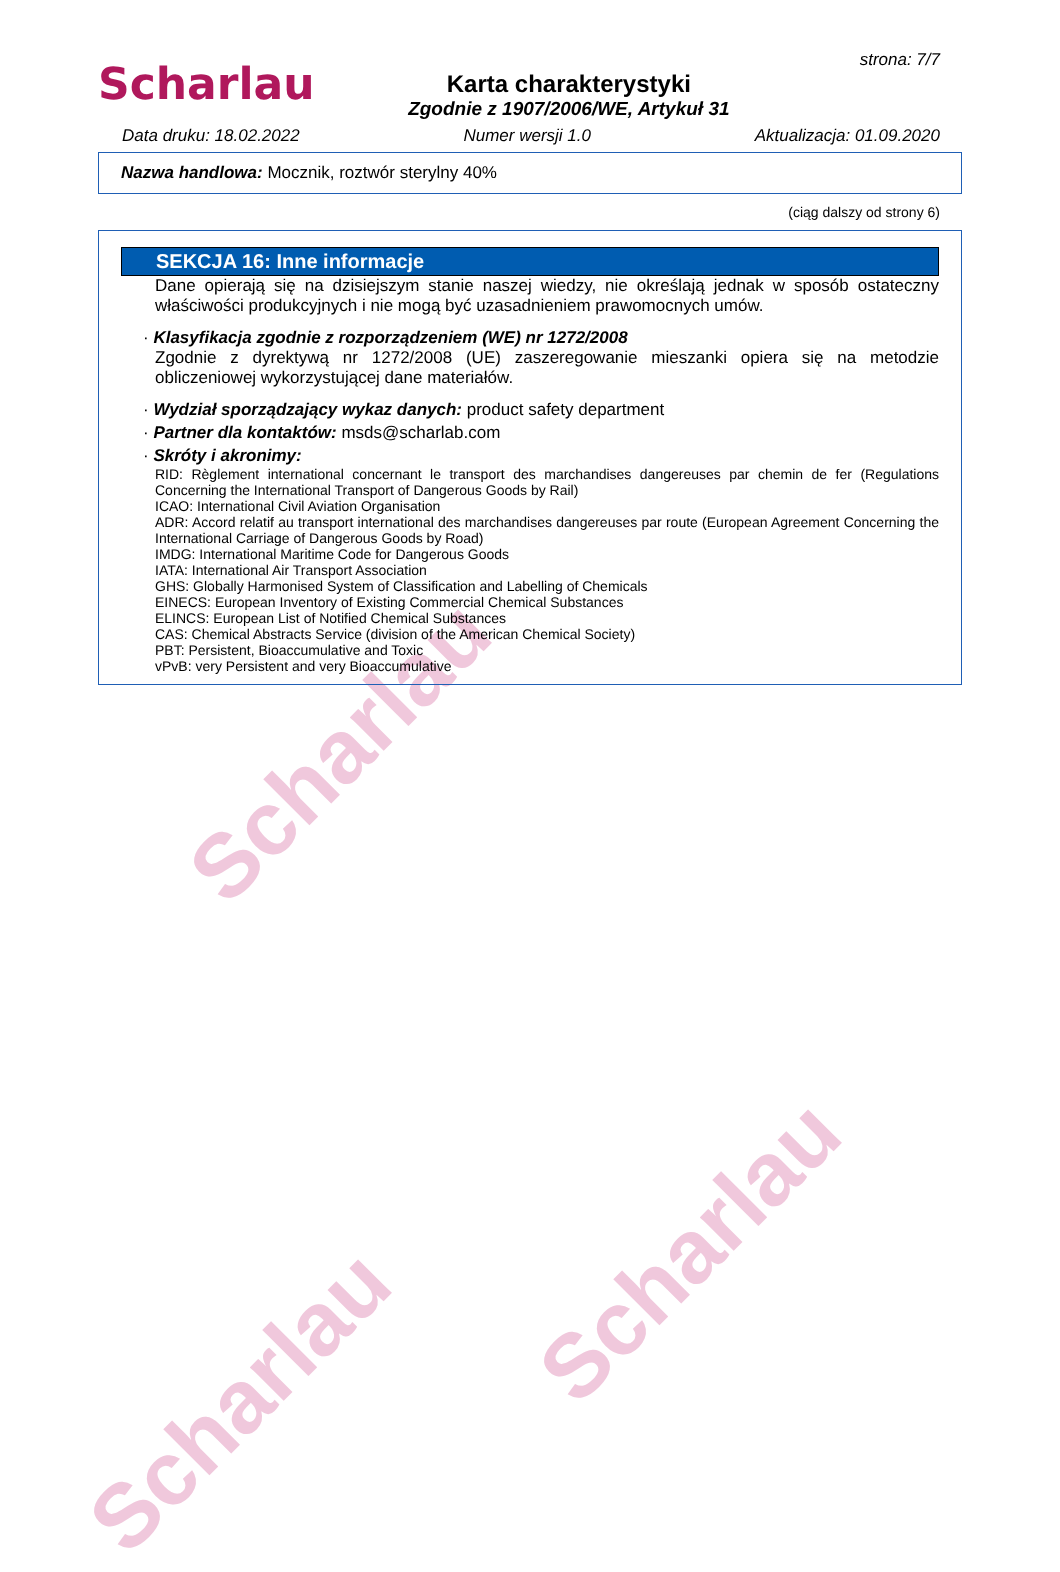Scharlau
Scharlau
Scharlau
Scharlau
Karta charakterystyki
Zgodnie z 1907/2006/WE, Artykuł 31
strona: 7/7
Data druku: 18.02.2022 Numer wersji 1.0 Aktualizacja: 01.09.2020
Nazwa handlowa: Mocznik, roztwór sterylny 40%
(ciąg dalszy od strony 6)
SEKCJA 16: Inne informacje
Dane opierają się na dzisiejszym stanie naszej wiedzy, nie określają jednak w sposób ostateczny właściwości produkcyjnych i nie mogą być uzasadnieniem prawomocnych umów.
· Klasyfikacja zgodnie z rozporządzeniem (WE) nr 1272/2008
Zgodnie z dyrektywą nr 1272/2008 (UE) zaszeregowanie mieszanki opiera się na metodzie obliczeniowej wykorzystującej dane materiałów.
· Wydział sporządzający wykaz danych: product safety department
· Partner dla kontaktów: msds@scharlab.com
· Skróty i akronimy:
RID: Règlement international concernant le transport des marchandises dangereuses par chemin de fer (Regulations Concerning the International Transport of Dangerous Goods by Rail)
ICAO: International Civil Aviation Organisation
ADR: Accord relatif au transport international des marchandises dangereuses par route (European Agreement Concerning the International Carriage of Dangerous Goods by Road)
IMDG: International Maritime Code for Dangerous Goods
IATA: International Air Transport Association
GHS: Globally Harmonised System of Classification and Labelling of Chemicals
EINECS: European Inventory of Existing Commercial Chemical Substances
ELINCS: European List of Notified Chemical Substances
CAS: Chemical Abstracts Service (division of the American Chemical Society)
PBT: Persistent, Bioaccumulative and Toxic
vPvB: very Persistent and very Bioaccumulative